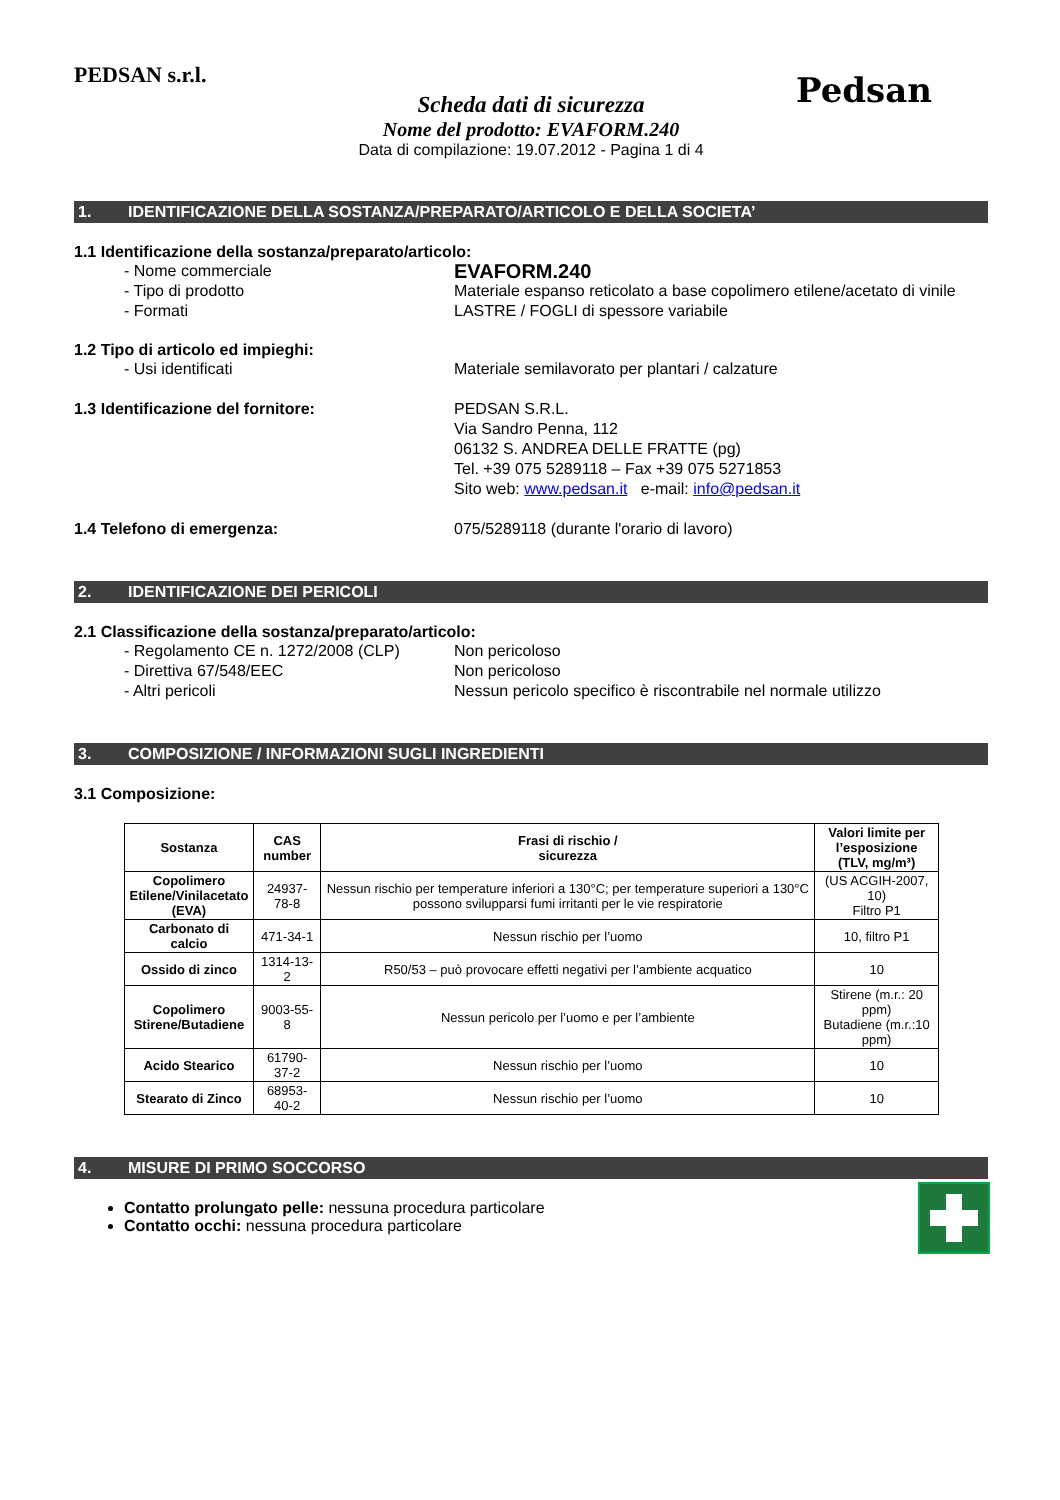PEDSAN s.r.l.
Pedsan
Scheda dati di sicurezza
Nome del prodotto: EVAFORM.240
Data di compilazione: 19.07.2012 - Pagina 1 di 4
1. IDENTIFICAZIONE DELLA SOSTANZA/PREPARATO/ARTICOLO E DELLA SOCIETA’
1.1 Identificazione della sostanza/preparato/articolo:
- Nome commerciale
EVAFORM.240
- Tipo di prodotto Materiale espanso reticolato a base copolimero etilene/acetato di vinile
- Formati LASTRE / FOGLI di spessore variabile
1.2 Tipo di articolo ed impieghi:
- Usi identificati Materiale semilavorato per plantari / calzature
1.3 Identificazione del fornitore: PEDSAN S.R.L.
Via Sandro Penna, 112
06132 S. ANDREA DELLE FRATTE (pg)
Tel. +39 075 5289118 – Fax +39 075 5271853
Sito web: www.pedsan.it e-mail: info@pedsan.it
1.4 Telefono di emergenza: 075/5289118 (durante l'orario di lavoro)
2. IDENTIFICAZIONE DEI PERICOLI
2.1 Classificazione della sostanza/preparato/articolo:
- Regolamento CE n. 1272/2008 (CLP)
Non pericoloso
- Direttiva 67/548/EEC Non pericoloso
- Altri pericoli Nessun pericolo specifico è riscontrabile nel normale utilizzo
3. COMPOSIZIONE / INFORMAZIONI SUGLI INGREDIENTI
3.1 Composizione:
| Sostanza | CAS number | Frasi di rischio / sicurezza | Valori limite per l’esposizione (TLV, mg/m³) |
| --- | --- | --- | --- |
| Copolimero Etilene/Vinilacetato (EVA) | 24937-78-8 | Nessun rischio per temperature inferiori a 130°C; per temperature superiori a 130°C possono svilupparsi fumi irritanti per le vie respiratorie | (US ACGIH-2007, 10) Filtro P1 |
| Carbonato di calcio | 471-34-1 | Nessun rischio per l’uomo | 10, filtro P1 |
| Ossido di zinco | 1314-13-2 | R50/53 – può provocare effetti negativi per l’ambiente acquatico | 10 |
| Copolimero Stirene/Butadiene | 9003-55-8 | Nessun pericolo per l’uomo e per l’ambiente | Stirene (m.r.: 20 ppm) Butadiene (m.r.:10 ppm) |
| Acido Stearico | 61790-37-2 | Nessun rischio per l’uomo | 10 |
| Stearato di Zinco | 68953-40-2 | Nessun rischio per l’uomo | 10 |
4. MISURE DI PRIMO SOCCORSO
Contatto prolungato pelle: nessuna procedura particolare
Contatto occhi: nessuna procedura particolare